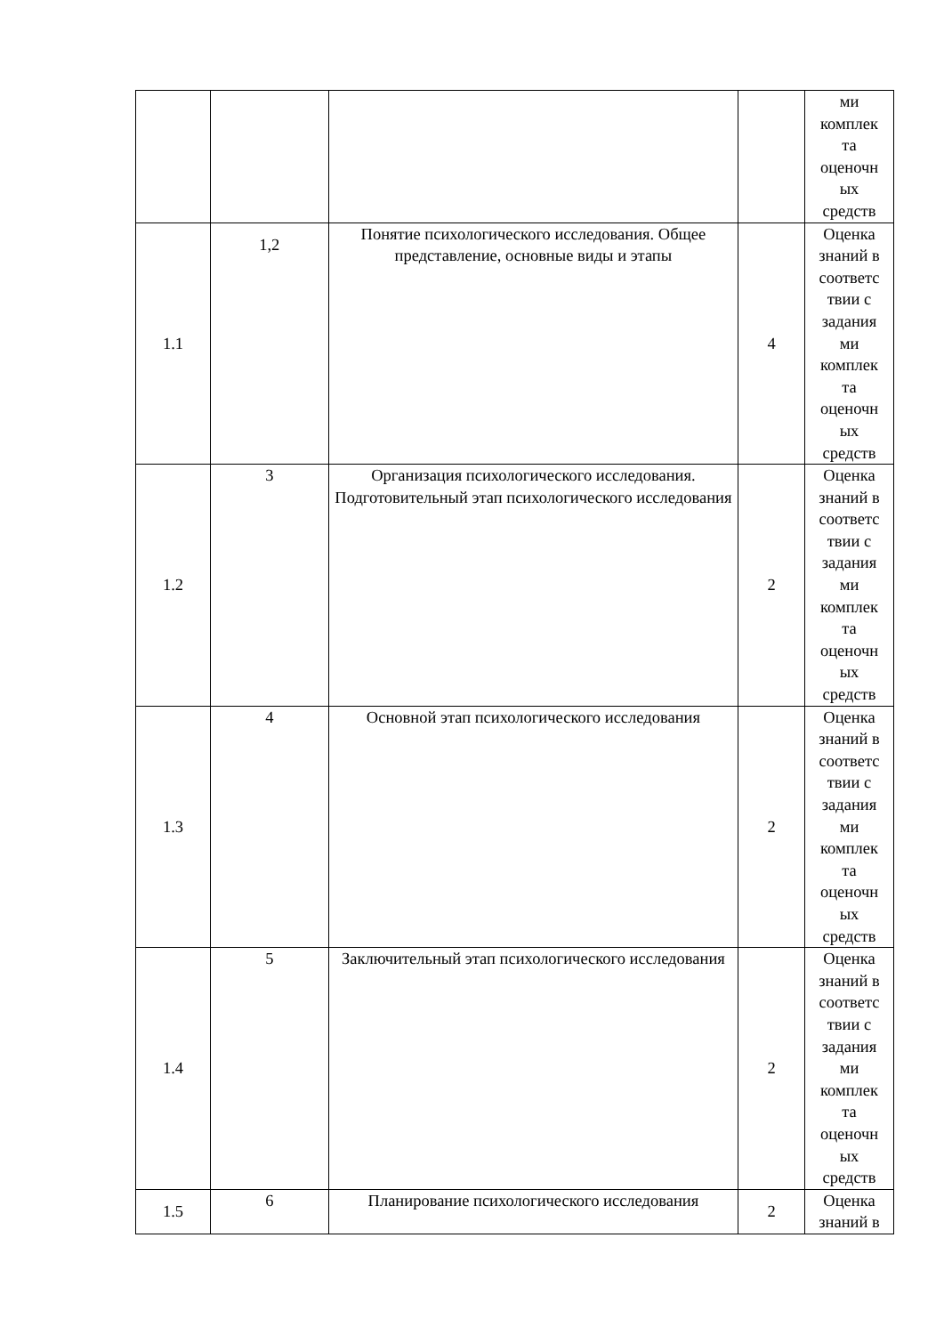| | | | | ми комплек та оценочн ых средств |
| 1.1 | 1,2 | Понятие психологического исследования. Общее представление, основные виды и этапы | 4 | Оценка знаний в соответс твии с задания ми комплек та оценочн ых средств |
| 1.2 | 3 | Организация психологического исследования. Подготовительный этап психологического исследования | 2 | Оценка знаний в соответс твии с задания ми комплек та оценочн ых средств |
| 1.3 | 4 | Основной этап психологического исследования | 2 | Оценка знаний в соответс твии с задания ми комплек та оценочн ых средств |
| 1.4 | 5 | Заключительный этап психологического исследования | 2 | Оценка знаний в соответс твии с задания ми комплек та оценочн ых средств |
| 1.5 | 6 | Планирование психологического исследования | 2 | Оценка знаний в |